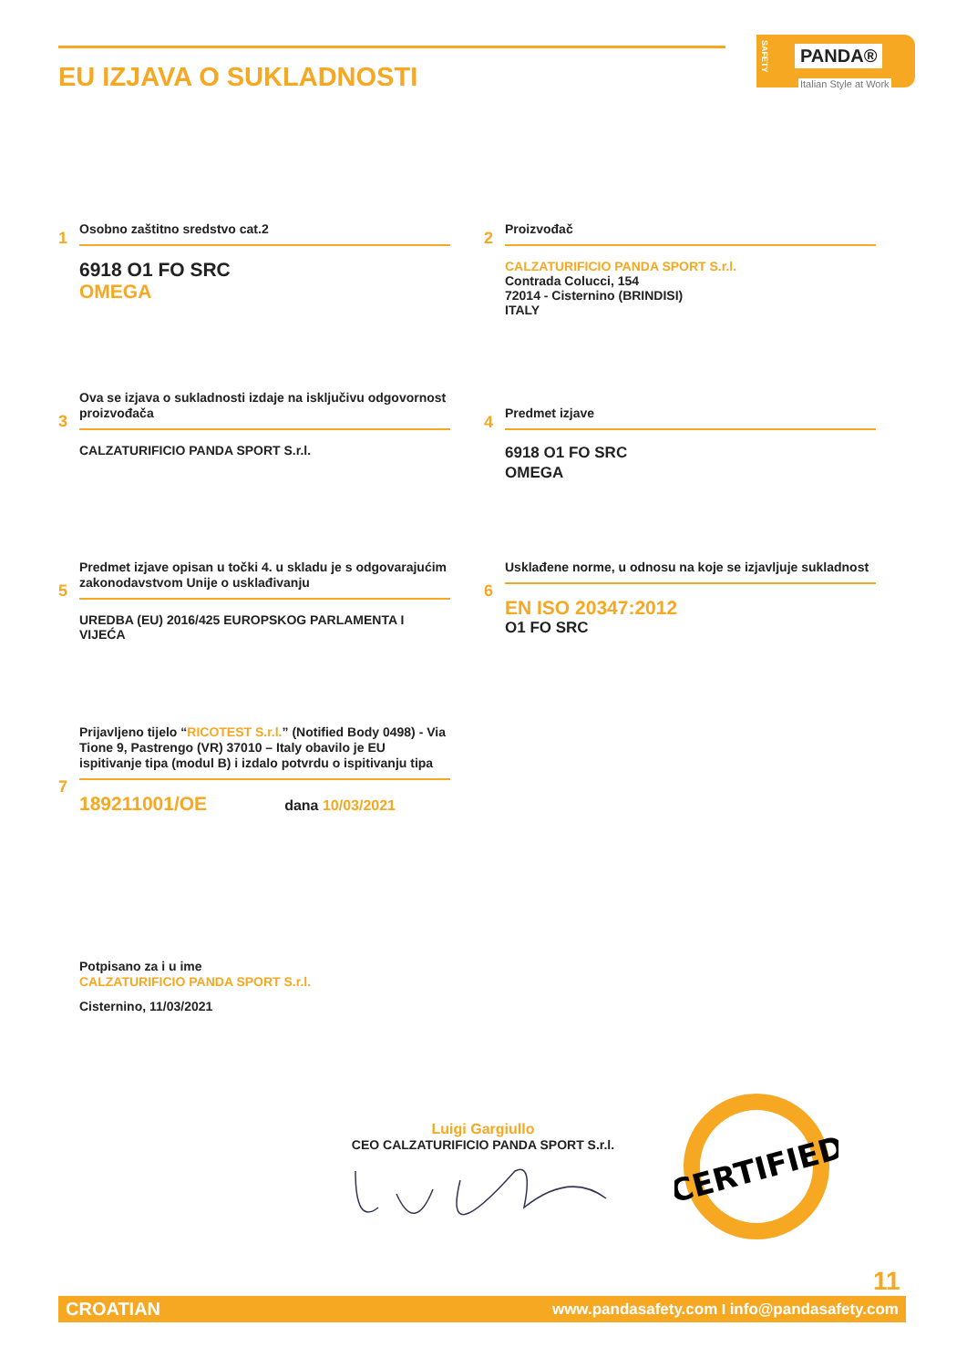EU IZJAVA O SUKLADNOSTI
SAFETY
PANDA®
Italian Style at Work
1
Osobno zaštitno sredstvo cat.2
6918 O1 FO SRC
OMEGA
2
Proizvođač
CALZATURIFICIO PANDA SPORT S.r.l.
Contrada Colucci, 154
72014 - Cisternino (BRINDISI)
ITALY
3
Ova se izjava o sukladnosti izdaje na isključivu odgovornost proizvođača
CALZATURIFICIO PANDA SPORT S.r.l.
4
Predmet izjave
6918 O1 FO SRC
OMEGA
5
Predmet izjave opisan u točki 4. u skladu je s odgovarajućim zakonodavstvom Unije o usklađivanju
UREDBA (EU) 2016/425 EUROPSKOG PARLAMENTA I VIJEĆA
6
Usklađene norme, u odnosu na koje se izjavljuje sukladnost
EN ISO 20347:2012
O1 FO SRC
7
Prijavljeno tijelo “RICOTEST S.r.l.” (Notified Body 0498) - Via Tione 9, Pastrengo (VR) 37010 – Italy obavilo je EU ispitivanje tipa (modul B) i izdalo potvrdu o ispitivanju tipa
189211001/OE dana 10/03/2021
Potpisano za i u ime
CALZATURIFICIO PANDA SPORT S.r.l.
Cisternino, 11/03/2021
Luigi Gargiullo
CEO CALZATURIFICIO PANDA SPORT S.r.l.
CERTIFIED
11
CROATIAN www.pandasafety.com I info@pandasafety.com